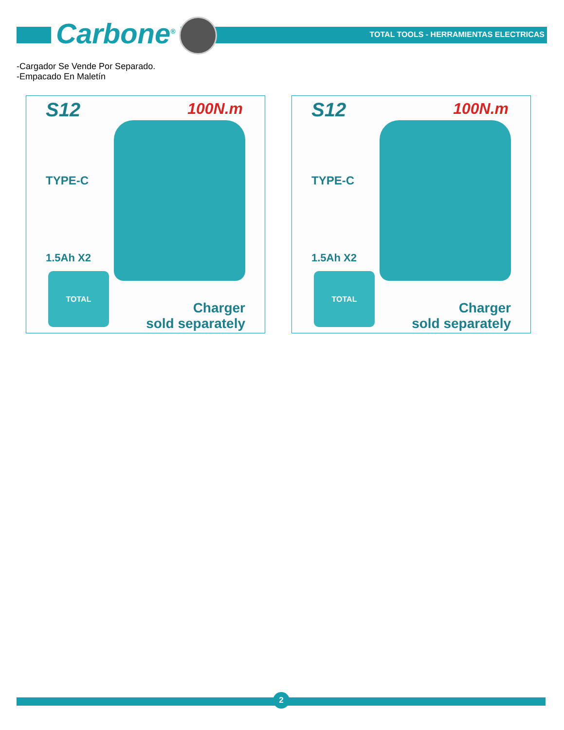Carbone<sup>®</sup>
TOTAL TOOLS - HERRAMIENTAS ELECTRICAS
-Cargador Se Vende Por Separado.
-Empacado En Maletín
S12 100N.m
TYPE-C
1.5Ah X2
TOTAL
Charger
sold separately
S12 100N.m
TYPE-C
1.5Ah X2
TOTAL
Charger
sold separately
2